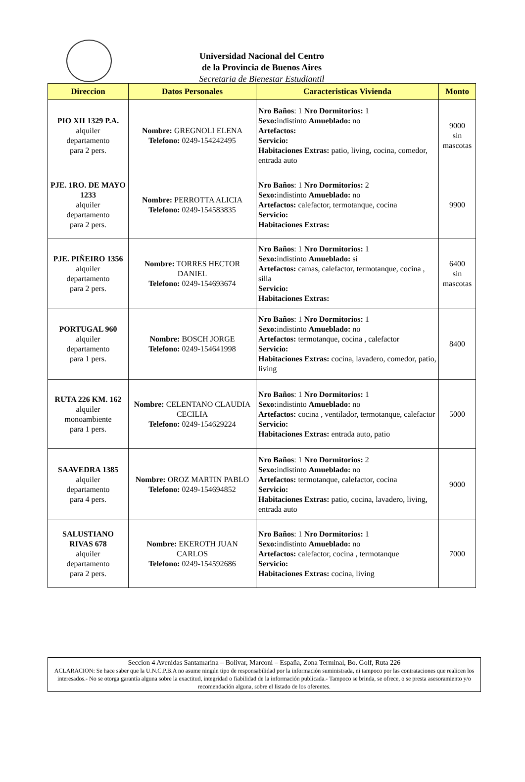Universidad Nacional del Centro
de la Provincia de Buenos Aires
Secretaria de Bienestar Estudiantil
| Direccion | Datos Personales | Caracteristicas Vivienda | Monto |
| --- | --- | --- | --- |
| PIO XII 1329 P.A. alquiler departamento para 2 pers. | Nombre: GREGNOLI ELENA Telefono: 0249-154242495 | Nro Baños : 1 Nro Dormitorios: 1 Sexo: indistinto Amueblado: no Artefactos: Servicio: Habitaciones Extras: patio, living, cocina, comedor, entrada auto | 9000 sin mascotas |
| PJE. 1RO. DE MAYO 1233 alquiler departamento para 2 pers. | Nombre: PERROTTA ALICIA Telefono: 0249-154583835 | Nro Baños : 1 Nro Dormitorios: 2 Sexo: indistinto Amueblado: no Artefactos: calefactor, termotanque, cocina Servicio: Habitaciones Extras: | 9900 |
| PJE. PIÑEIRO 1356 alquiler departamento para 2 pers. | Nombre: TORRES HECTOR DANIEL Telefono: 0249-154693674 | Nro Baños : 1 Nro Dormitorios: 1 Sexo: indistinto Amueblado: si Artefactos: camas, calefactor, termotanque, cocina , silla Servicio: Habitaciones Extras: | 6400 sin mascotas |
| PORTUGAL 960 alquiler departamento para 1 pers. | Nombre: BOSCH JORGE Telefono: 0249-154641998 | Nro Baños : 1 Nro Dormitorios: 1 Sexo: indistinto Amueblado: no Artefactos: termotanque, cocina , calefactor Servicio: Habitaciones Extras: cocina, lavadero, comedor, patio, living | 8400 |
| RUTA 226 KM. 162 alquiler monoambiente para 1 pers. | Nombre: CELENTANO CLAUDIA CECILIA Telefono: 0249-154629224 | Nro Baños : 1 Nro Dormitorios: 1 Sexo: indistinto Amueblado: no Artefactos: cocina , ventilador, termotanque, calefactor Servicio: Habitaciones Extras: entrada auto, patio | 5000 |
| SAAVEDRA 1385 alquiler departamento para 4 pers. | Nombre: OROZ MARTIN PABLO Telefono: 0249-154694852 | Nro Baños : 1 Nro Dormitorios: 2 Sexo: indistinto Amueblado: no Artefactos: termotanque, calefactor, cocina Servicio: Habitaciones Extras: patio, cocina, lavadero, living, entrada auto | 9000 |
| SALUSTIANO RIVAS 678 alquiler departamento para 2 pers. | Nombre: EKEROTH JUAN CARLOS Telefono: 0249-154592686 | Nro Baños : 1 Nro Dormitorios: 1 Sexo: indistinto Amueblado: no Artefactos: calefactor, cocina , termotanque Servicio: Habitaciones Extras: cocina, living | 7000 |
Seccion 4 Avenidas Santamarina – Bolivar, Marconi – España, Zona Terminal, Bo. Golf, Ruta 226
ACLARACION: Se hace saber que la U.N.C.P.B.A no asume ningún tipo de responsabilidad por la información suministrada, ni tampoco por las contrataciones que realicen los interesados.- No se otorga garantía alguna sobre la exactitud, integridad o fiabilidad de la información publicada.- Tampoco se brinda, se ofrece, o se presta asesoramiento y/o recomendación alguna, sobre el listado de los oferentes.